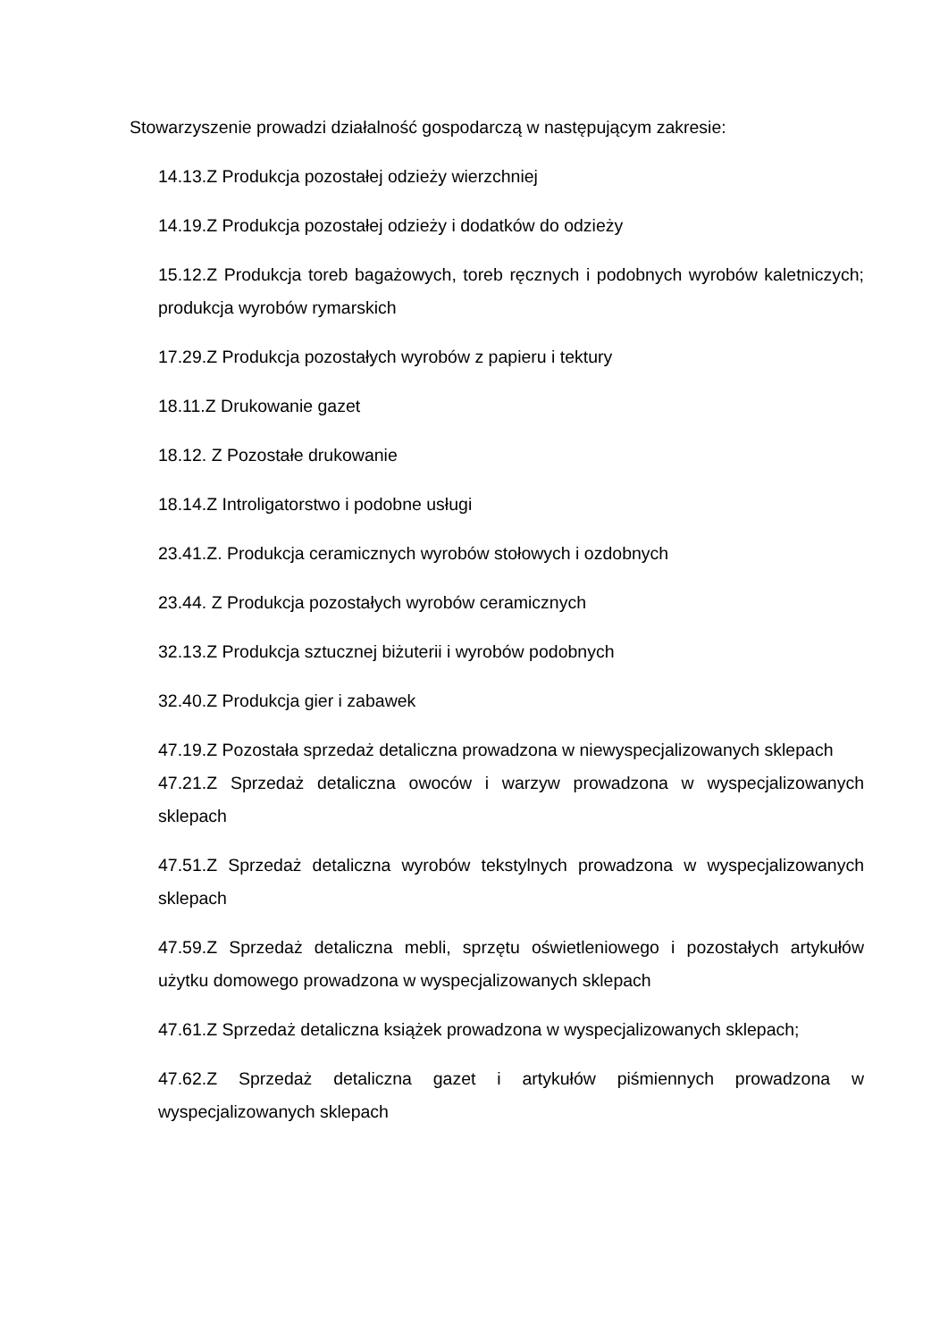Stowarzyszenie prowadzi działalność gospodarczą w następującym zakresie:
14.13.Z Produkcja pozostałej odzieży wierzchniej
14.19.Z Produkcja pozostałej odzieży i dodatków do odzieży
15.12.Z Produkcja toreb bagażowych, toreb ręcznych i podobnych wyrobów kaletniczych; produkcja wyrobów rymarskich
17.29.Z Produkcja pozostałych wyrobów z papieru i tektury
18.11.Z Drukowanie gazet
18.12. Z Pozostałe drukowanie
18.14.Z Introligatorstwo i podobne usługi
23.41.Z. Produkcja ceramicznych wyrobów stołowych i ozdobnych
23.44. Z Produkcja pozostałych wyrobów ceramicznych
32.13.Z Produkcja sztucznej biżuterii i wyrobów podobnych
32.40.Z Produkcja gier i zabawek
47.19.Z Pozostała sprzedaż detaliczna prowadzona w niewyspecjalizowanych sklepach
47.21.Z Sprzedaż detaliczna owoców i warzyw prowadzona w wyspecjalizowanych sklepach
47.51.Z Sprzedaż detaliczna wyrobów tekstylnych prowadzona w wyspecjalizowanych sklepach
47.59.Z Sprzedaż detaliczna mebli, sprzętu oświetleniowego i pozostałych artykułów użytku domowego prowadzona w wyspecjalizowanych sklepach
47.61.Z Sprzedaż detaliczna książek prowadzona w wyspecjalizowanych sklepach;
47.62.Z Sprzedaż detaliczna gazet i artykułów piśmiennych prowadzona w wyspecjalizowanych sklepach